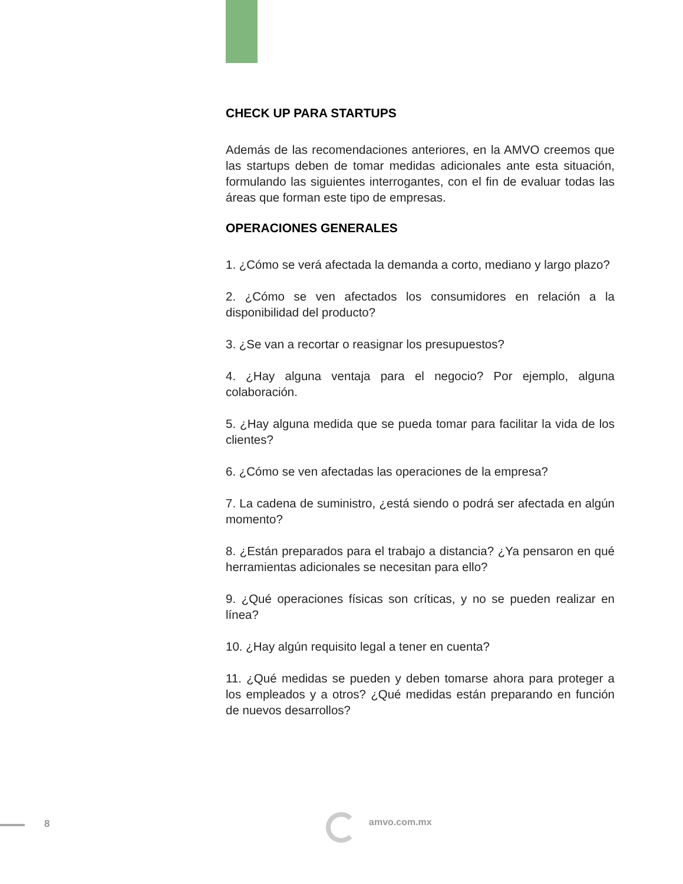CHECK UP PARA STARTUPS
Además de las recomendaciones anteriores, en la AMVO creemos que las startups deben de tomar medidas adicionales ante esta situación, formulando las siguientes interrogantes, con el fin de evaluar todas las áreas que forman este tipo de empresas.
OPERACIONES GENERALES
1. ¿Cómo se verá afectada la demanda a corto, mediano y largo plazo?
2. ¿Cómo se ven afectados los consumidores en relación a la disponibilidad del producto?
3. ¿Se van a recortar o reasignar los presupuestos?
4. ¿Hay alguna ventaja para el negocio? Por ejemplo, alguna colaboración.
5. ¿Hay alguna medida que se pueda tomar para facilitar la vida de los clientes?
6. ¿Cómo se ven afectadas las operaciones de la empresa?
7. La cadena de suministro, ¿está siendo o podrá ser afectada en algún momento?
8. ¿Están preparados para el trabajo a distancia? ¿Ya pensaron en qué herramientas adicionales se necesitan para ello?
9. ¿Qué operaciones físicas son críticas, y no se pueden realizar en línea?
10. ¿Hay algún requisito legal a tener en cuenta?
11. ¿Qué medidas se pueden y deben tomarse ahora para proteger a los empleados y a otros? ¿Qué medidas están preparando en función de nuevos desarrollos?
8 amvo.com.mx